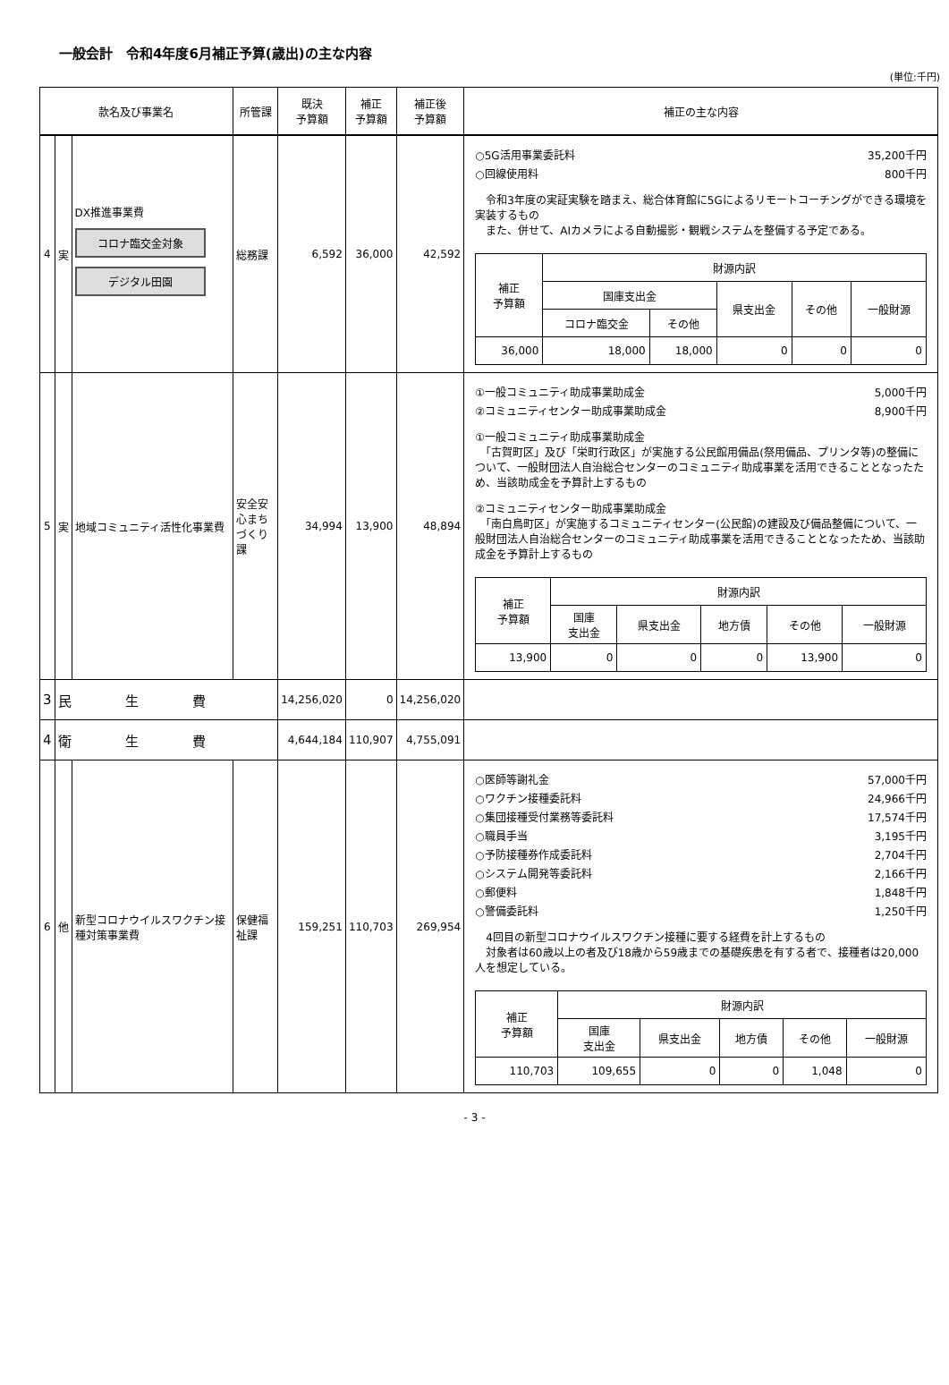一般会計　令和4年度6月補正予算(歳出)の主な内容
(単位:千円)
| 款名及び事業名 | | | 所管課 | 既決 予算額 | 補正 予算額 | 補正後 予算額 | 補正の主な内容 |
| --- | --- | --- | --- | --- | --- | --- | --- |
| 4 | 実 | DX推進事業費 コロナ臨交金対象 デジタル田園 | 総務課 | 6,592 | 36,000 | 42,592 | ○5G活用事業委託料 35,200千円 ○回線使用料 800千円 令和3年度の実証実験を踏まえ、総合体育館に5Gによるリモートコーチングができる環境を実装するもの また、併せて、AIカメラによる自動撮影・観戦システムを整備する予定である。 / 補正 予算額 / 財源内訳 / / / / / / / 国庫支出金 / / 県支出金 / その他 / 一般財源 / / / コロナ臨交金 / その他 / / / / / 36,000 / 18,000 / 18,000 / 0 / 0 / 0 / |
| 5 | 実 | 地域コミュニティ活性化事業費 | 安全安心まちづくり課 | 34,994 | 13,900 | 48,894 | ①一般コミュニティ助成事業助成金 5,000千円 ②コミュニティセンター助成事業助成金 8,900千円 ①一般コミュニティ助成事業助成金 「古賀町区」及び「栄町行政区」が実施する公民館用備品(祭用備品、プリンタ等)の整備について、一般財団法人自治総合センターのコミュニティ助成事業を活用できることとなったため、当該助成金を予算計上するもの ②コミュニティセンター助成事業助成金 「南白鳥町区」が実施するコミュニティセンター(公民館)の建設及び備品整備について、一般財団法人自治総合センターのコミュニティ助成事業を活用できることとなったため、当該助成金を予算計上するもの / 補正 予算額 / 財源内訳 / / / / / / / 国庫 支出金 / 県支出金 / 地方債 / その他 / 一般財源 / / 13,900 / 0 / 0 / 0 / 13,900 / 0 / |
| 3 | 民 生 費 | | | 14,256,020 | 0 | 14,256,020 | |
| 4 | 衛 生 費 | | | 4,644,184 | 110,907 | 4,755,091 | |
| 6 | 他 | 新型コロナウイルスワクチン接種対策事業費 | 保健福祉課 | 159,251 | 110,703 | 269,954 | ○医師等謝礼金 57,000千円 ○ワクチン接種委託料 24,966千円 ○集団接種受付業務等委託料 17,574千円 ○職員手当 3,195千円 ○予防接種券作成委託料 2,704千円 ○システム開発等委託料 2,166千円 ○郵便料 1,848千円 ○警備委託料 1,250千円 4回目の新型コロナウイルスワクチン接種に要する経費を計上するもの 対象者は60歳以上の者及び18歳から59歳までの基礎疾患を有する者で、接種者は20,000人を想定している。 / 補正 予算額 / 財源内訳 / / / / / / / 国庫 支出金 / 県支出金 / 地方債 / その他 / 一般財源 / / 110,703 / 109,655 / 0 / 0 / 1,048 / 0 / |
- 3 -